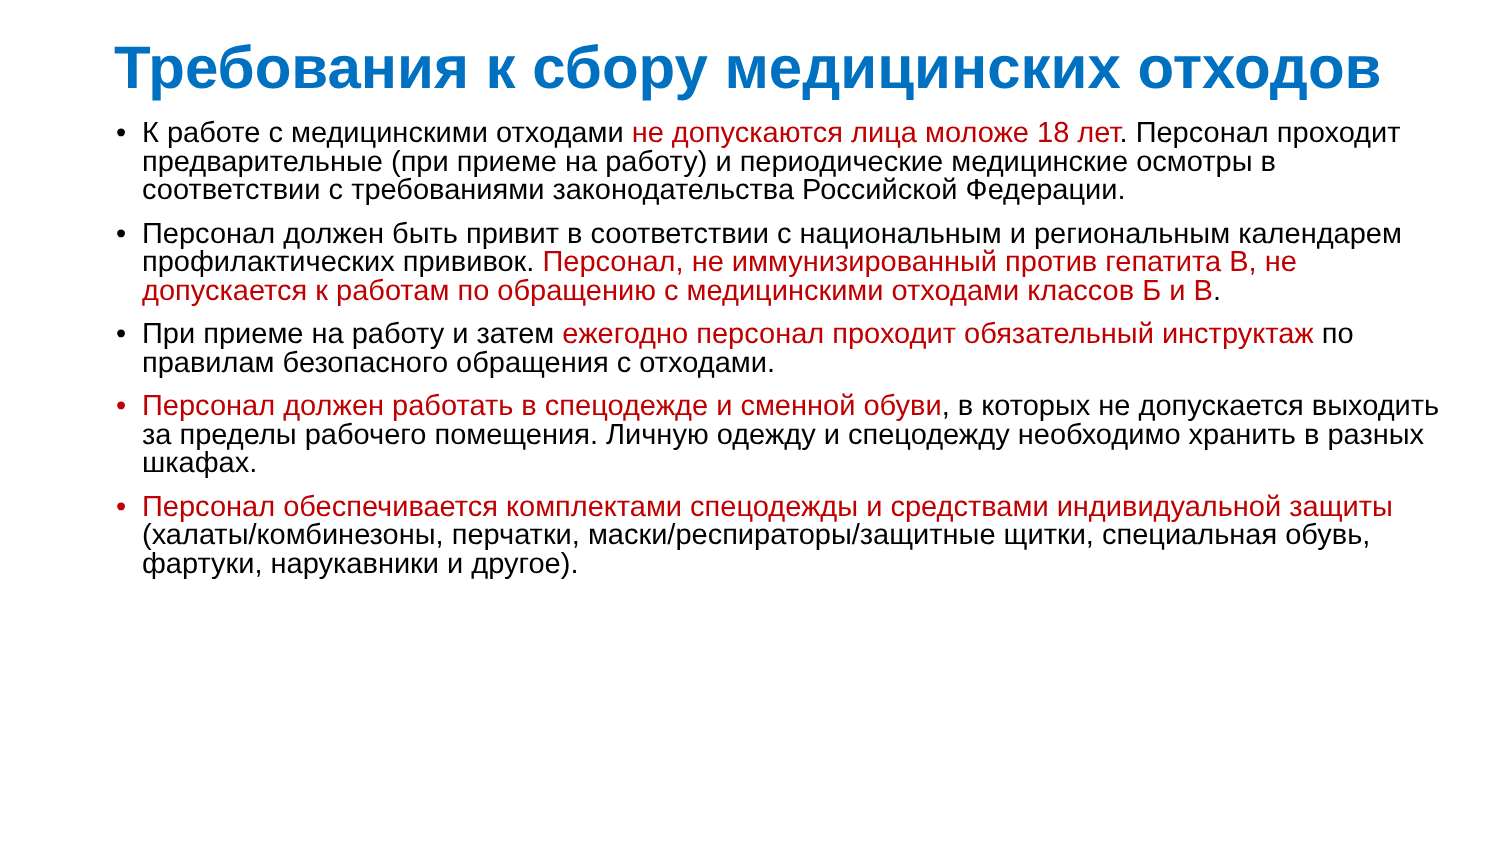Требования к сбору медицинских отходов
• К работе с медицинскими отходами не допускаются лица моложе 18 лет. Персонал проходит предварительные (при приеме на работу) и периодические медицинские осмотры в соответствии с требованиями законодательства Российской Федерации.
• Персонал должен быть привит в соответствии с национальным и региональным календарем профилактических прививок. Персонал, не иммунизированный против гепатита В, не допускается к работам по обращению с медицинскими отходами классов Б и В.
• При приеме на работу и затем ежегодно персонал проходит обязательный инструктаж по правилам безопасного обращения с отходами.
• Персонал должен работать в спецодежде и сменной обуви, в которых не допускается выходить за пределы рабочего помещения. Личную одежду и спецодежду необходимо хранить в разных шкафах.
• Персонал обеспечивается комплектами спецодежды и средствами индивидуальной защиты (халаты/комбинезоны, перчатки, маски/респираторы/защитные щитки, специальная обувь, фартуки, нарукавники и другое).